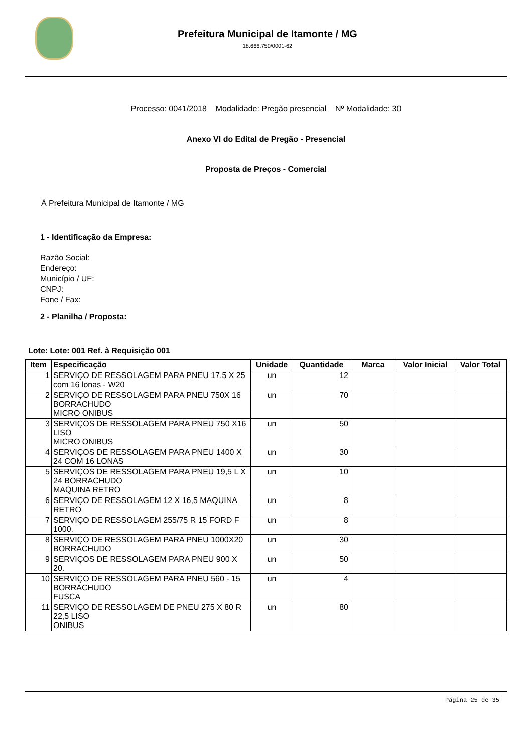Prefeitura Municipal de Itamonte / MG
18.666.750/0001-62
Processo: 0041/2018 Modalidade: Pregão presencial Nº Modalidade: 30
Anexo VI do Edital de Pregão - Presencial
Proposta de Preços - Comercial
À Prefeitura Municipal de Itamonte / MG
1 - Identificação da Empresa:
Razão Social:
Endereço:
Município / UF:
CNPJ:
Fone / Fax:
2 - Planilha / Proposta:
Lote: Lote: 001 Ref. à Requisição 001
| Item | Especificação | Unidade | Quantidade | Marca | Valor Inicial | Valor Total |
| --- | --- | --- | --- | --- | --- | --- |
| 1 | SERVIÇO DE RESSOLAGEM PARA PNEU 17,5 X 25 com 16 lonas - W20 | un | 12 | | | |
| 2 | SERVIÇO DE RESSOLAGEM PARA PNEU 750X 16 BORRACHUDO MICRO ONIBUS | un | 70 | | | |
| 3 | SERVIÇOS DE RESSOLAGEM PARA PNEU 750 X16 LISO MICRO ONIBUS | un | 50 | | | |
| 4 | SERVIÇOS DE RESSOLAGEM PARA PNEU 1400 X 24 COM 16 LONAS | un | 30 | | | |
| 5 | SERVIÇOS DE RESSOLAGEM PARA PNEU 19,5 L X 24 BORRACHUDO MAQUINA RETRO | un | 10 | | | |
| 6 | SERVIÇO DE RESSOLAGEM 12 X 16,5 MAQUINA RETRO | un | 8 | | | |
| 7 | SERVIÇO DE RESSOLAGEM 255/75 R 15 FORD F 1000. | un | 8 | | | |
| 8 | SERVIÇO DE RESSOLAGEM PARA PNEU 1000X20 BORRACHUDO | un | 30 | | | |
| 9 | SERVIÇOS DE RESSOLAGEM PARA PNEU 900 X 20. | un | 50 | | | |
| 10 | SERVIÇO DE RESSOLAGEM PARA PNEU 560 - 15 BORRACHUDO FUSCA | un | 4 | | | |
| 11 | SERVIÇO DE RESSOLAGEM DE PNEU 275 X 80 R 22,5 LISO ONIBUS | un | 80 | | | |
Página 25 de 35